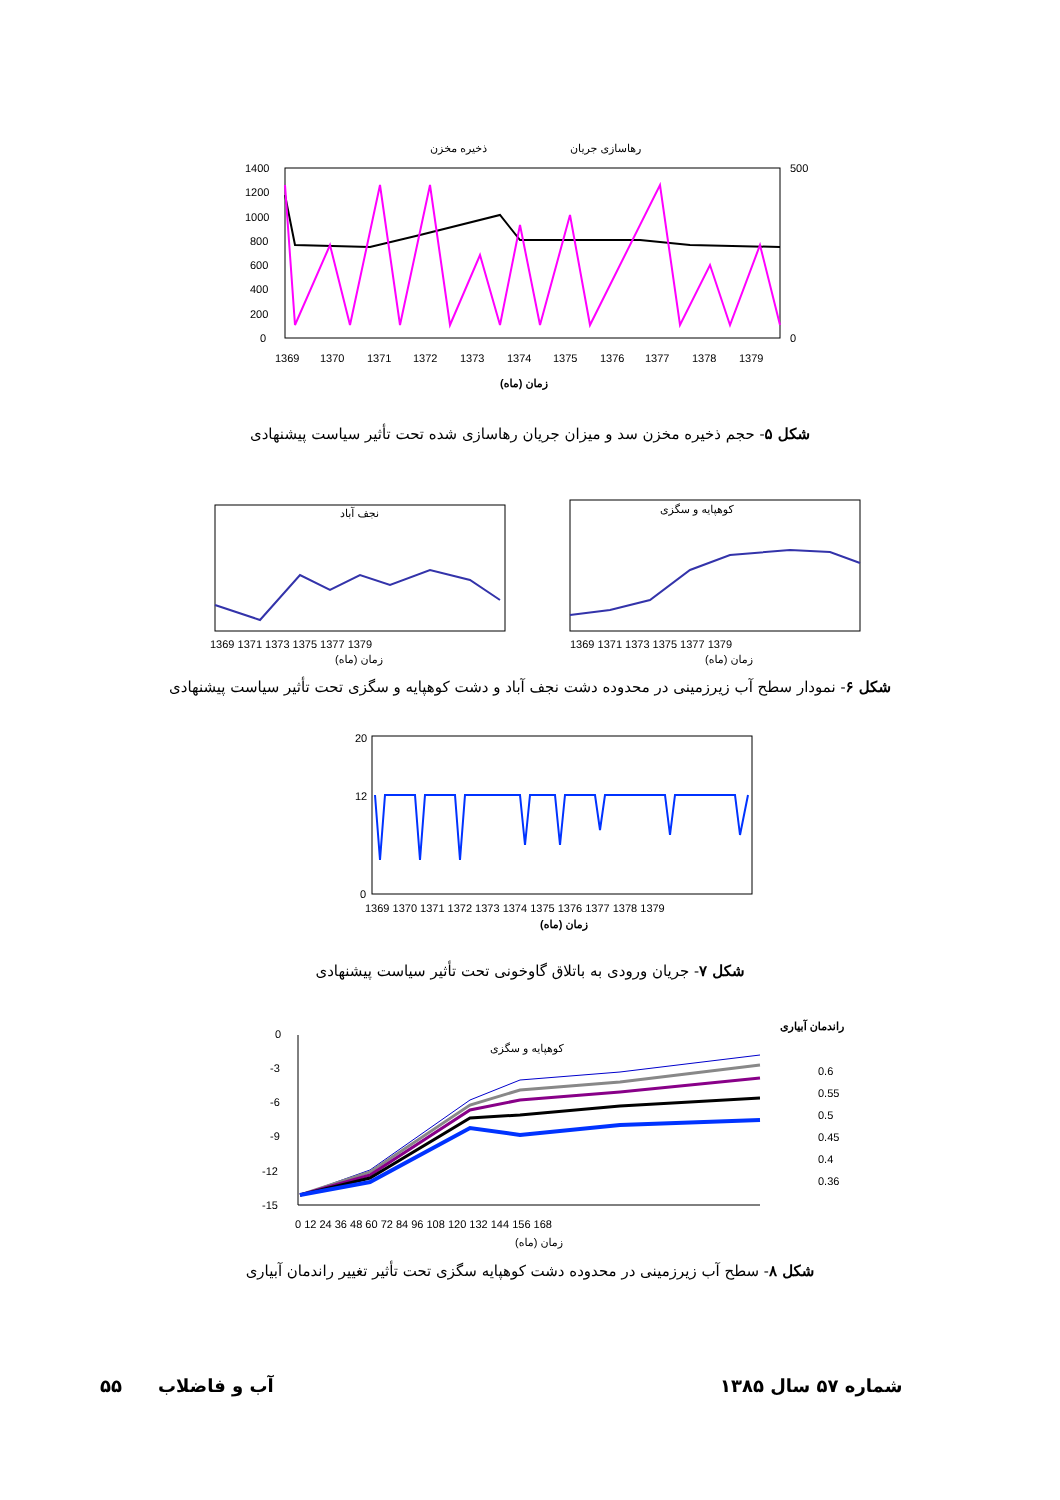ذخیره مخزن
رهاسازی جریان
1400
1200
1000
800
600
400
200
0
500
0
1369
1370
1371
1372
1373
1374
1375
1376
1377
1378
1379
زمان (ماه)
شکل ۵- حجم ذخیره مخزن سد و میزان جریان رهاسازی شده تحت تأثیر سیاست پیشنهادی
نجف آباد
کوهپایه و سگزی
1369 1371 1373 1375 1377 1379
1369 1371 1373 1375 1377 1379
زمان (ماه)
زمان (ماه)
شکل ۶- نمودار سطح آب زیرزمینی در محدوده دشت نجف آباد و دشت کوهپایه و سگزی تحت تأثیر سیاست پیشنهادی
20
12
0
1369 1370 1371 1372 1373 1374 1375 1376 1377 1378 1379
زمان (ماه)
شکل ۷- جریان ورودی به باتلاق گاوخونی تحت تأثیر سیاست پیشنهادی
راندمان آبیاری
کوهپایه و سگزی
0
-3
-6
-9
-12
-15
0.6
0.55
0.5
0.45
0.4
0.36
0 12 24 36 48 60 72 84 96 108 120 132 144 156 168
زمان (ماه)
شکل ۸- سطح آب زیرزمینی در محدوده دشت کوهپایه سگزی تحت تأثیر تغییر راندمان آبیاری
۵۵ آب و فاضلاب شماره ۵۷ سال ۱۳۸۵